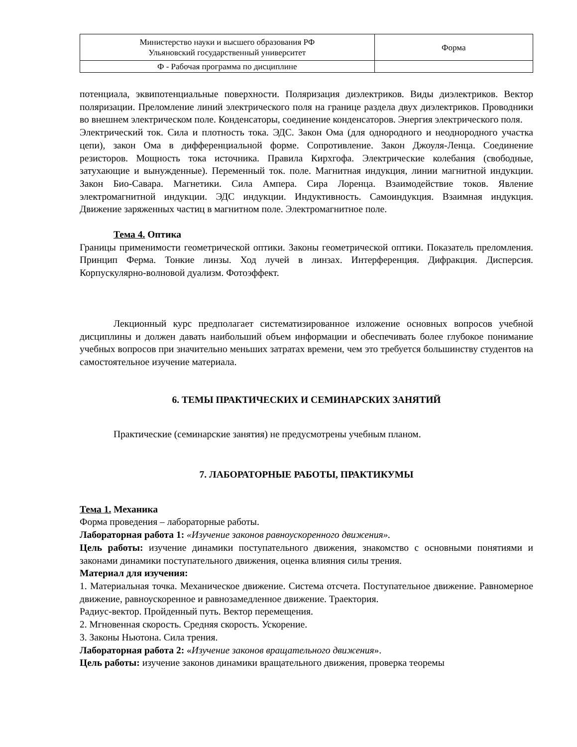| Министерство науки и высшего образования РФ Ульяновский государственный университет | Форма |
| Ф - Рабочая программа по дисциплине | |
потенциала, эквипотенциальные поверхности. Поляризация диэлектриков. Виды диэлектриков. Вектор поляризации. Преломление линий электрического поля на границе раздела двух диэлектриков. Проводники во внешнем электрическом поле. Конденсаторы, соединение конденсаторов. Энергия электрического поля.
Электрический ток. Сила и плотность тока. ЭДС. Закон Ома (для однородного и неоднородного участка цепи), закон Ома в дифференциальной форме. Сопротивление. Закон Джоуля-Ленца. Соединение резисторов. Мощность тока источника. Правила Кирхгофа. Электрические колебания (свободные, затухающие и вынужденные). Переменный ток. поле. Магнитная индукция, линии магнитной индукции. Закон Био-Савара. Магнетики. Сила Ампера. Сира Лоренца. Взаимодействие токов. Явление электромагнитной индукции. ЭДС индукции. Индуктивность. Самоиндукция. Взаимная индукция. Движение заряженных частиц в магнитном поле. Электромагнитное поле.
Тема 4. Оптика
Границы применимости геометрической оптики. Законы геометрической оптики. Показатель преломления. Принцип Ферма. Тонкие линзы. Ход лучей в линзах. Интерференция. Дифракция. Дисперсия. Корпускулярно-волновой дуализм. Фотоэффект.
Лекционный курс предполагает систематизированное изложение основных вопросов учебной дисциплины и должен давать наибольший объем информации и обеспечивать более глубокое понимание учебных вопросов при значительно меньших затратах времени, чем это требуется большинству студентов на самостоятельное изучение материала.
6. ТЕМЫ ПРАКТИЧЕСКИХ И СЕМИНАРСКИХ ЗАНЯТИЙ
Практические (семинарские занятия) не предусмотрены учебным планом.
7. ЛАБОРАТОРНЫЕ РАБОТЫ, ПРАКТИКУМЫ
Тема 1. Механика
Форма проведения – лабораторные работы.
Лабораторная работа 1: «Изучение законов равноускоренного движения».
Цель работы: изучение динамики поступательного движения, знакомство с основными понятиями и законами динамики поступательного движения, оценка влияния силы трения.
Материал для изучения:
1. Материальная точка. Механическое движение. Система отсчета. Поступательное движение. Равномерное движение, равноускоренное и равнозамедленное движение. Траектория.
Радиус-вектор. Пройденный путь. Вектор перемещения.
2. Мгновенная скорость. Средняя скорость. Ускорение.
3. Законы Ньютона. Сила трения.
Лабораторная работа 2: «Изучение законов вращательного движения».
Цель работы: изучение законов динамики вращательного движения, проверка теоремы